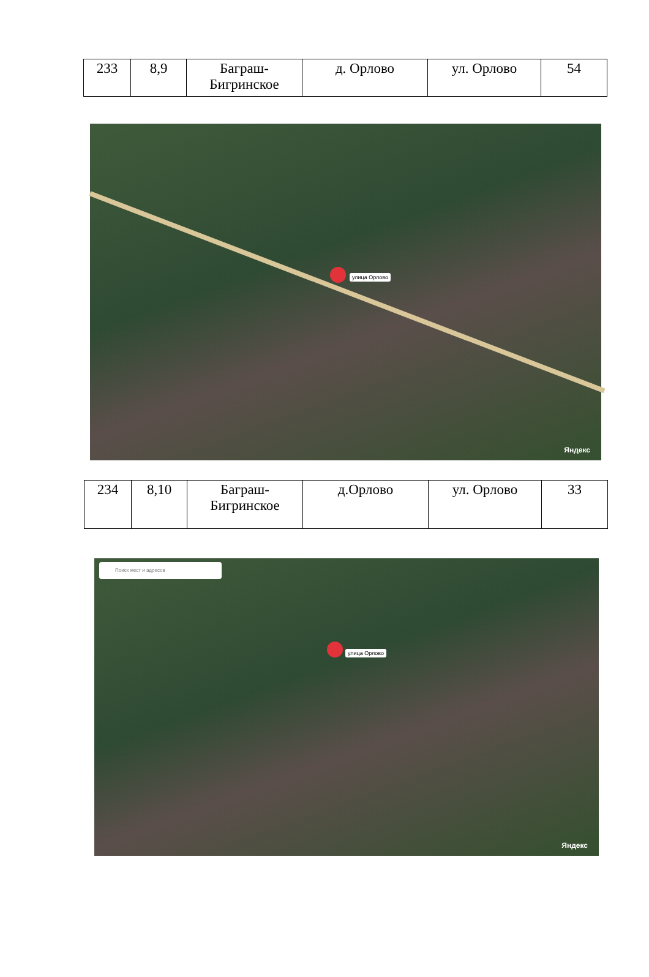| 233 | 8,9 | Баграш- Бигринское | д. Орлово | ул. Орлово | 54 |
улица Орлово
Яндекс
| 234 | 8,10 | Баграш- Бигринское | д.Орлово | ул. Орлово | 33 |
Поиск мест и адресов
улица Орлово
Яндекс